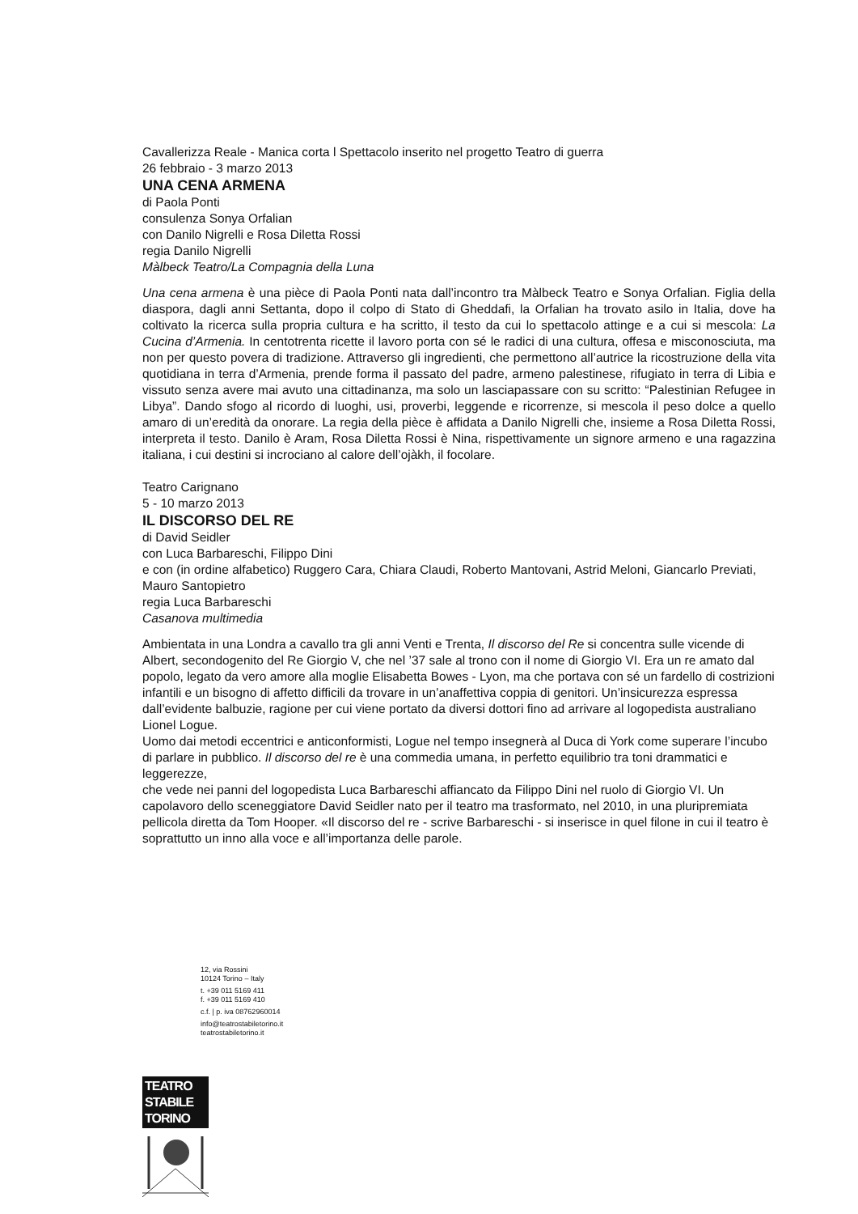Cavallerizza Reale - Manica corta l Spettacolo inserito nel progetto Teatro di guerra
26 febbraio - 3 marzo 2013
UNA CENA ARMENA
di Paola Ponti
consulenza Sonya Orfalian
con Danilo Nigrelli e Rosa Diletta Rossi
regia Danilo Nigrelli
Màlbeck Teatro/La Compagnia della Luna
Una cena armena è una pièce di Paola Ponti nata dall’incontro tra Màlbeck Teatro e Sonya Orfalian. Figlia della diaspora, dagli anni Settanta, dopo il colpo di Stato di Gheddafi, la Orfalian ha trovato asilo in Italia, dove ha coltivato la ricerca sulla propria cultura e ha scritto, il testo da cui lo spettacolo attinge e a cui si mescola: La Cucina d’Armenia. In centotrenta ricette il lavoro porta con sé le radici di una cultura, offesa e misconosciuta, ma non per questo povera di tradizione. Attraverso gli ingredienti, che permettono all’autrice la ricostruzione della vita quotidiana in terra d’Armenia, prende forma il passato del padre, armeno palestinese, rifugiato in terra di Libia e vissuto senza avere mai avuto una cittadinanza, ma solo un lasciapassare con su scritto: “Palestinian Refugee in Libya”. Dando sfogo al ricordo di luoghi, usi, proverbi, leggende e ricorrenze, si mescola il peso dolce a quello amaro di un’eredità da onorare. La regia della pièce è affidata a Danilo Nigrelli che, insieme a Rosa Diletta Rossi, interpreta il testo. Danilo è Aram, Rosa Diletta Rossi è Nina, rispettivamente un signore armeno e una ragazzina italiana, i cui destini si incrociano al calore dell’ojàkh, il focolare.
Teatro Carignano
5 - 10 marzo 2013
IL DISCORSO DEL RE
di David Seidler
con Luca Barbareschi, Filippo Dini
e con (in ordine alfabetico) Ruggero Cara, Chiara Claudi, Roberto Mantovani, Astrid Meloni, Giancarlo Previati, Mauro Santopietro
regia Luca Barbareschi
Casanova multimedia
Ambientata in una Londra a cavallo tra gli anni Venti e Trenta, Il discorso del Re si concentra sulle vicende di Albert, secondogenito del Re Giorgio V, che nel ’37 sale al trono con il nome di Giorgio VI. Era un re amato dal popolo, legato da vero amore alla moglie Elisabetta Bowes - Lyon, ma che portava con sé un fardello di costrizioni infantili e un bisogno di affetto difficili da trovare in un’anaffettiva coppia di genitori. Un’insicurezza espressa dall’evidente balbuzie, ragione per cui viene portato da diversi dottori fino ad arrivare al logopedista australiano Lionel Logue.
Uomo dai metodi eccentrici e anticonformisti, Logue nel tempo insegnerà al Duca di York come superare l’incubo di parlare in pubblico. Il discorso del re è una commedia umana, in perfetto equilibrio tra toni drammatici e leggerezze,
che vede nei panni del logopedista Luca Barbareschi affiancato da Filippo Dini nel ruolo di Giorgio VI. Un capolavoro dello sceneggiatore David Seidler nato per il teatro ma trasformato, nel 2010, in una pluripremiata pellicola diretta da Tom Hooper. «Il discorso del re - scrive Barbareschi - si inserisce in quel filone in cui il teatro è soprattutto un inno alla voce e all’importanza delle parole.
12, via Rossini
10124 Torino – Italy
t. +39 011 5169 411
f. +39 011 5169 410
c.f. | p. iva 08762960014
info@teatrostabiletorino.it
teatrostabiletorino.it
TEATRO
STABILE
TORINO